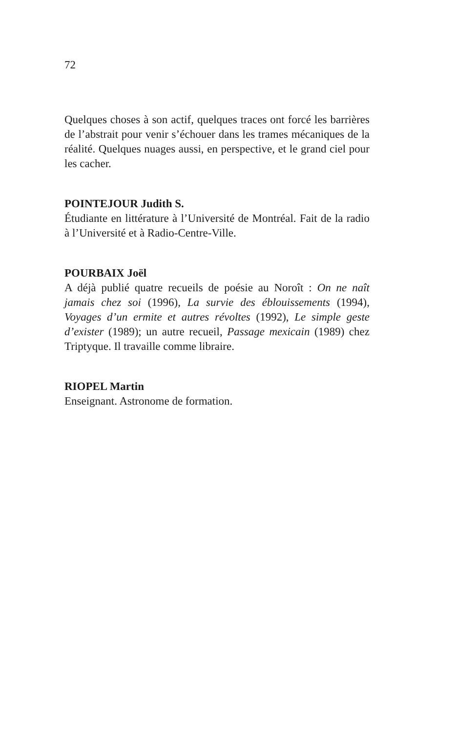72
Quelques choses à son actif, quelques traces ont forcé les barrières de l’abstrait pour venir s’échouer dans les trames mécaniques de la réalité. Quelques nuages aussi, en perspective, et le grand ciel pour les cacher.
POINTEJOUR Judith S.
Étudiante en littérature à l’Université de Montréal. Fait de la radio à l’Université et à Radio-Centre-Ville.
POURBAIX Joël
A déjà publié quatre recueils de poésie au Noroît : On ne naît jamais chez soi (1996), La survie des éblouissements (1994), Voyages d’un ermite et autres révoltes (1992), Le simple geste d’exister (1989); un autre recueil, Passage mexicain (1989) chez Triptyque. Il travaille comme libraire.
RIOPEL Martin
Enseignant. Astronome de formation.